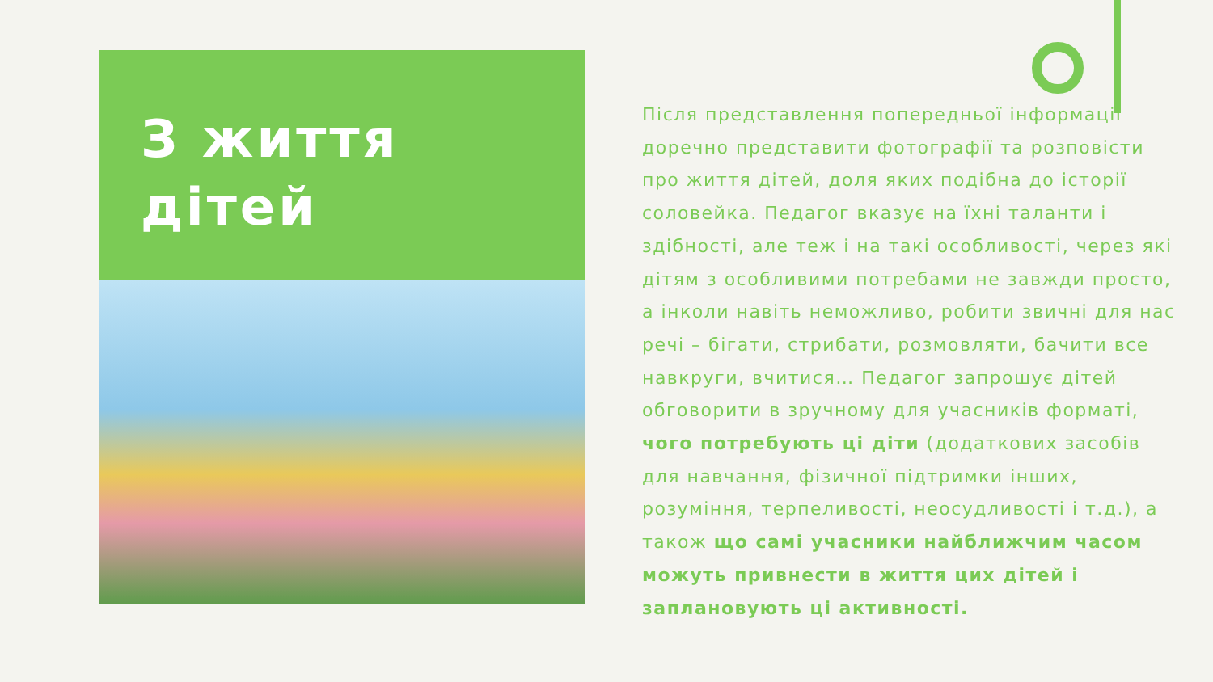З життя
дітей
Після представлення попередньої інформації доречно представити фотографії та розповісти про життя дітей, доля яких подібна до історії соловейка. Педагог вказує на їхні таланти і здібності, але теж і на такі особливості, через які дітям з особливими потребами не завжди просто, а інколи навіть неможливо, робити звичні для нас речі – бігати, стрибати, розмовляти, бачити все навкруги, вчитися… Педагог запрошує дітей обговорити в зручному для учасників форматі, чого потребують ці діти (додаткових засобів для навчання, фізичної підтримки інших, розуміння, терпеливості, неосудливості і т.д.), а також що самі учасники найближчим часом можуть привнести в життя цих дітей і заплановують ці активності.